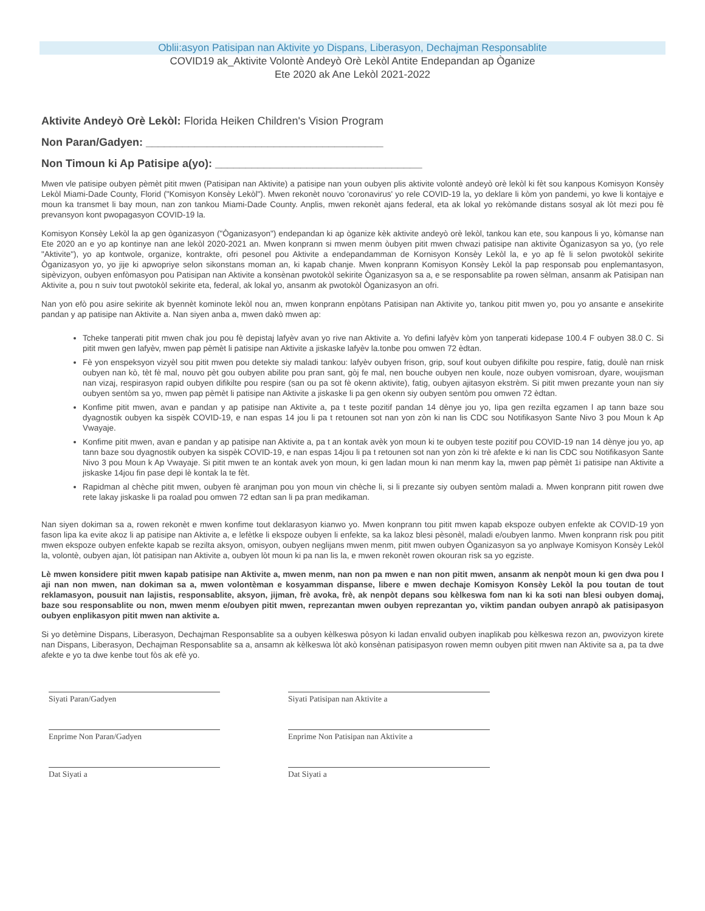Oblii:asyon Patisipan nan Aktivite yo Dispans, Liberasyon, Dechajman Responsablite
COVID19 ak_Aktivite Volontè Andeyò Orè Lekòl Antite Endepandan ap Òganize
Ete 2020 ak Ane Lekòl 2021-2022
Aktivite Andeyò Orè Lekòl: Florida Heiken Children's Vision Program
Non Paran/Gadyen: _______________________________________
Non Timoun ki Ap Patisipe a(yo): __________________________________
Mwen vle patisipe oubyen pèmèt pitit mwen (Patisipan nan Aktivite) a patisipe nan youn oubyen plis aktivite volontè andeyò orè lekòl ki fèt sou kanpous Komisyon Konsèy Lekòl Miami-Dade County, Florid ("Komisyon Konsèy Lekòl"). Mwen rekonèt nouvo 'coronavirus' yo rele COVID-19 la, yo deklare li kòm yon pandemi, yo kwe li kontajye e moun ka transmet li bay moun, nan zon tankou Miami-Dade County. Anplis, mwen rekonèt ajans federal, eta ak lokal yo rekòmande distans sosyal ak lòt mezi pou fè prevansyon kont pwopagasyon COVID-19 la.
Komisyon Konsèy Lekòl la ap gen òganizasyon ("Òganizasyon") endepandan ki ap òganize kèk aktivite andeyò orè lekòl, tankou kan ete, sou kanpous li yo, kòmanse nan Ete 2020 an e yo ap kontinye nan ane lekòl 2020-2021 an. Mwen konprann si mwen menm òubyen pitit mwen chwazi patisipe nan aktivite Òganizasyon sa yo, (yo rele "Aktivite"), yo ap kontwole, organize, kontrakte, ofri pesonel pou Aktivite a endepandamman de Kornisyon Konsèy Lekòl la, e yo ap fè li selon pwotokòl sekirite Òganizasyon yo, yo jije ki apwopriye selon sikonstans moman an, ki kapab chanje. Mwen konprann Komisyon Konsèy Lekòl la pap responsab pou enplemantasyon, sipèvizyon, oubyen enfòmasyon pou Patisipan nan Aktivite a konsènan pwotokòl sekirite Òganizasyon sa a, e se responsablite pa rowen sèlman, ansanm ak Patisipan nan Aktivite a, pou n suiv tout pwotokòl sekirite eta, federal, ak lokal yo, ansanm ak pwotokòl Òganizasyon an ofri.
Nan yon efò pou asire sekirite ak byennèt kominote lekòl nou an, mwen konprann enpòtans Patisipan nan Aktivite yo, tankou pitit mwen yo, pou yo ansante e ansekirite pandan y ap patisipe nan Aktivite a. Nan siyen anba a, mwen dakò mwen ap:
Tcheke tanperati pitit mwen chak jou pou fè depistaj lafyèv avan yo rive nan Aktivite a. Yo defini lafyèv kòm yon tanperati kidepase 100.4 F oubyen 38.0 C. Si pitit mwen gen lafyèv, mwen pap pèmèt li patisipe nan Aktivite a jiskaske lafyèv la.tonbe pou omwen 72 èdtan.
Fè yon enspeksyon vizyèl sou pitit mwen pou detekte siy maladi tankou: lafyèv oubyen frison, grip, souf kout oubyen difikilte pou respire, fatig, doulè nan rnisk oubyen nan kò, tèt fè mal, nouvo pèt gou oubyen abilite pou pran sant, gòj fe mal, nen bouche oubyen nen koule, noze oubyen vomisroan, dyare, woujisman nan vizaj, respirasyon rapid oubyen difikilte pou respire (san ou pa sot fè okenn aktivite), fatig, oubyen ajitasyon ekstrèm. Si pitit mwen prezante youn nan siy oubyen sentòm sa yo, mwen pap pèmèt li patisipe nan Aktivite a jiskaske li pa gen okenn siy oubyen sentòm pou omwen 72 èdtan.
Konfime pitit mwen, avan e pandan y ap patisipe nan Aktivite a, pa t teste pozitif pandan 14 dènye jou yo, Iipa gen rezilta egzamen l ap tann baze sou dyagnostik oubyen ka sispèk COVID-19, e nan espas 14 jou li pa t retounen sot nan yon zòn ki nan lis CDC sou Notifikasyon Sante Nivo 3 pou Moun k Ap Vwayaje.
Konfime pitit mwen, avan e pandan y ap patisipe nan Aktivite a, pa t an kontak avèk yon moun ki te oubyen teste pozitif pou COVID-19 nan 14 dènye jou yo, ap tann baze sou dyagnostik oubyen ka sispèk COVID-19, e nan espas 14jou li pa t retounen sot nan yon zòn ki trè afekte e ki nan lis CDC sou Notifikasyon Sante Nivo 3 pou Moun k Ap Vwayaje. Si pitit mwen te an kontak avek yon moun, ki gen ladan moun ki nan menm kay la, mwen pap pèmèt 1i patisipe nan Aktivite a jiskaske 14jou fin pase depi lè kontak la te fèt.
Rapidman al chèche pitit mwen, oubyen fè aranjman pou yon moun vin chèche li, si li prezante siy oubyen sentòm maladi a. Mwen konprann pitit rowen dwe rete lakay jiskaske li pa roalad pou omwen 72 edtan san li pa pran medikaman.
Nan siyen dokiman sa a, rowen rekonèt e mwen konfime tout deklarasyon kianwo yo. Mwen konprann tou pitit mwen kapab ekspoze oubyen enfekte ak COVID-19 yon fason lipa ka evite akoz li ap patisipe nan Aktivite a, e lefètke li ekspoze oubyen li enfekte, sa ka lakoz blesi pèsonèl, maladi e/oubyen lanmo. Mwen konprann risk pou pitit mwen ekspoze oubyen enfekte kapab se rezilta aksyon, omisyon, oubyen neglijans mwen menm, pitit mwen oubyen Òganizasyon sa yo anplwaye Komisyon Konsèy Lekòl la, volontè, oubyen ajan, lòt patisipan nan Aktivite a, oubyen lòt moun ki pa nan lis la, e mwen rekonèt rowen okouran risk sa yo egziste.
Lè mwen konsidere pitit mwen kapab patisipe nan Aktivite a, mwen menm, nan non pa mwen e nan non pitit mwen, ansanm ak nenpòt moun ki gen dwa pou I aji nan non mwen, nan dokiman sa a, mwen volontèman e kosyamman dispanse, libere e mwen dechaje Komisyon Konsèy Lekòl la pou toutan de tout reklamasyon, pousuit nan lajistis, responsablite, aksyon, jijman, frè avoka, frè, ak nenpòt depans sou kèlkeswa fom nan ki ka soti nan blesi oubyen domaj, baze sou responsablite ou non, mwen menm e/oubyen pitit mwen, reprezantan mwen oubyen reprezantan yo, viktim pandan oubyen anrapò ak patisipasyon oubyen enplikasyon pitit mwen nan aktivite a.
Si yo detèmine Dispans, Liberasyon, Dechajman Responsablite sa a oubyen kèlkeswa pòsyon ki ladan envalid oubyen inaplikab pou kèlkeswa rezon an, pwovizyon kirete nan Dispans, Liberasyon, Dechajman Responsablite sa a, ansamn ak kèlkeswa lòt akò konsènan patisipasyon rowen memn oubyen pitit mwen nan Aktivite sa a, pa ta dwe afekte e yo ta dwe kenbe tout fòs ak efè yo.
Siyati Paran/Gadyen Siyati Patisipan nan Aktivite a
Enprime Non Paran/Gadyen Enprime Non Patisipan nan Aktivite a
Dat Siyati a Dat Siyati a